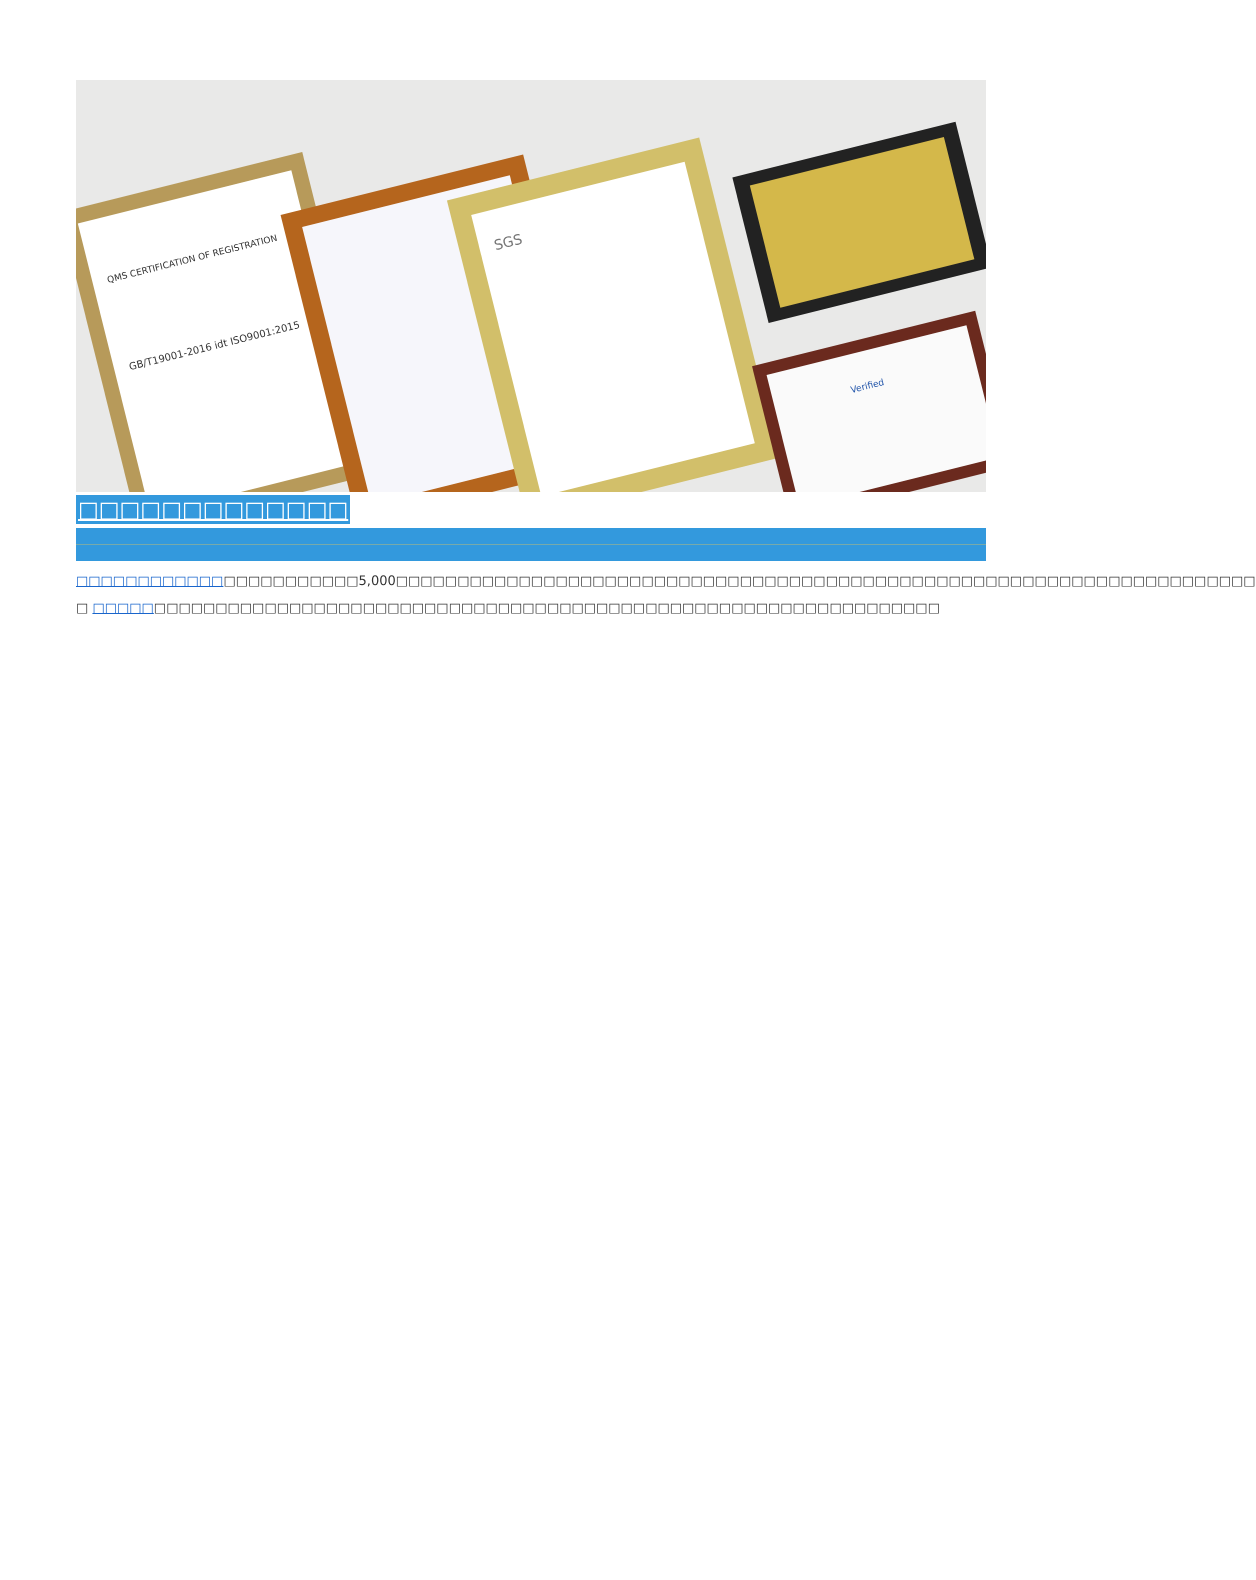QMS CERTIFICATION OF REGISTRATION
GB/T19001-2016 idt ISO9001:2015
SGS
Verified
□□□□□□□□□□□□□
□□□□□□□□□□□□□□□□□□□□□□□5,000□□□□□□□□□□□□□□□□□□□□□□□□□□□□□□□□□□□□□□□□□□□□□□□□□□□□□□□□□□□□□□□□□□□□□□ □ □□□□□□□□□□□□□□□□□□□□□□□□□□□□□□□□□□□□□□□□□□□□□□□□□□□□□□□□□□□□□□□□□□□□□